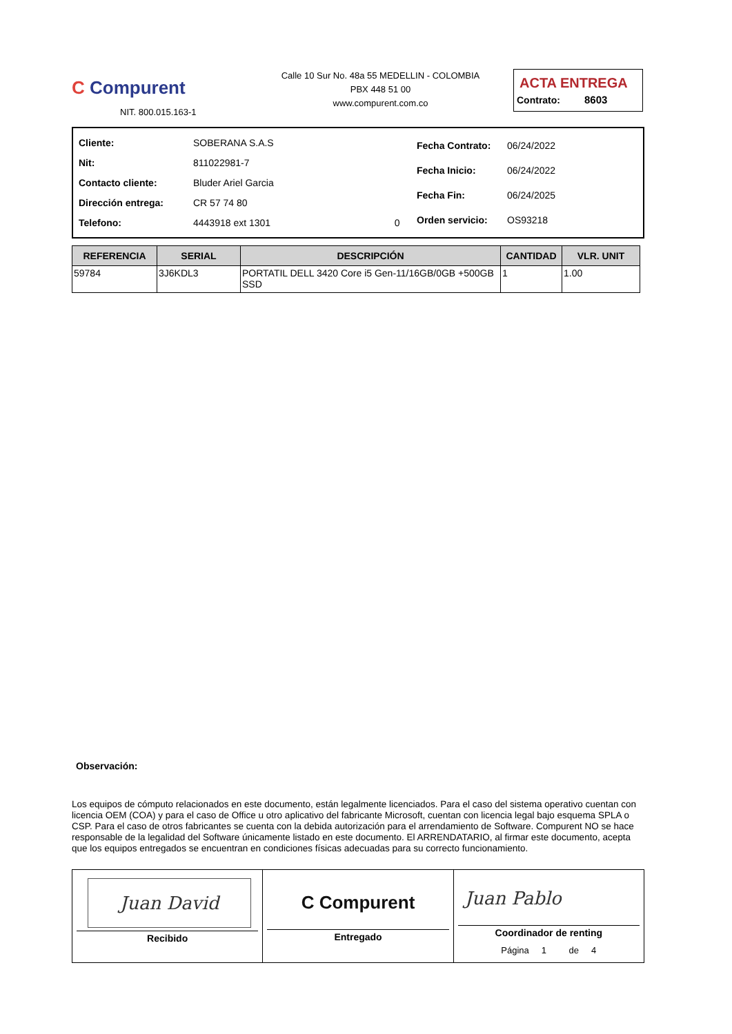C Compurent
NIT. 800.015.163-1
Calle 10 Sur No. 48a 55 MEDELLIN - COLOMBIA
PBX 448 51 00
www.compurent.com.co
ACTA ENTREGA
Contrato: 8603
| Cliente: | SOBERANA S.A.S | |
| Nit: | 811022981-7 | |
| Contacto cliente: | Bluder Ariel Garcia | |
| Dirección entrega: | CR 57 74 80 | |
| Telefono: | 4443918 ext 1301 | 0 |
| Fecha Contrato: | 06/24/2022 |
| Fecha Inicio: | 06/24/2022 |
| Fecha Fin: | 06/24/2025 |
| Orden servicio: | OS93218 |
| REFERENCIA | SERIAL | DESCRIPCIÓN | CANTIDAD | VLR. UNIT |
| --- | --- | --- | --- | --- |
| 59784 | 3J6KDL3 | PORTATIL DELL 3420 Core i5 Gen-11/16GB/0GB +500GB SSD | 1 | 1.00 |
Observación:
Los equipos de cómputo relacionados en este documento, están legalmente licenciados. Para el caso del sistema operativo cuentan con licencia OEM (COA) y para el caso de Office u otro aplicativo del fabricante Microsoft, cuentan con licencia legal bajo esquema SPLA o CSP. Para el caso de otros fabricantes se cuenta con la debida autorización para el arrendamiento de Software. Compurent NO se hace responsable de la legalidad del Software únicamente listado en este documento. El ARRENDATARIO, al firmar este documento, acepta que los equipos entregados se encuentran en condiciones físicas adecuadas para su correcto funcionamiento.
Juan David
Recibido
C Compurent
Entregado
Juan Pablo
Coordinador de renting
Página 1 de 4